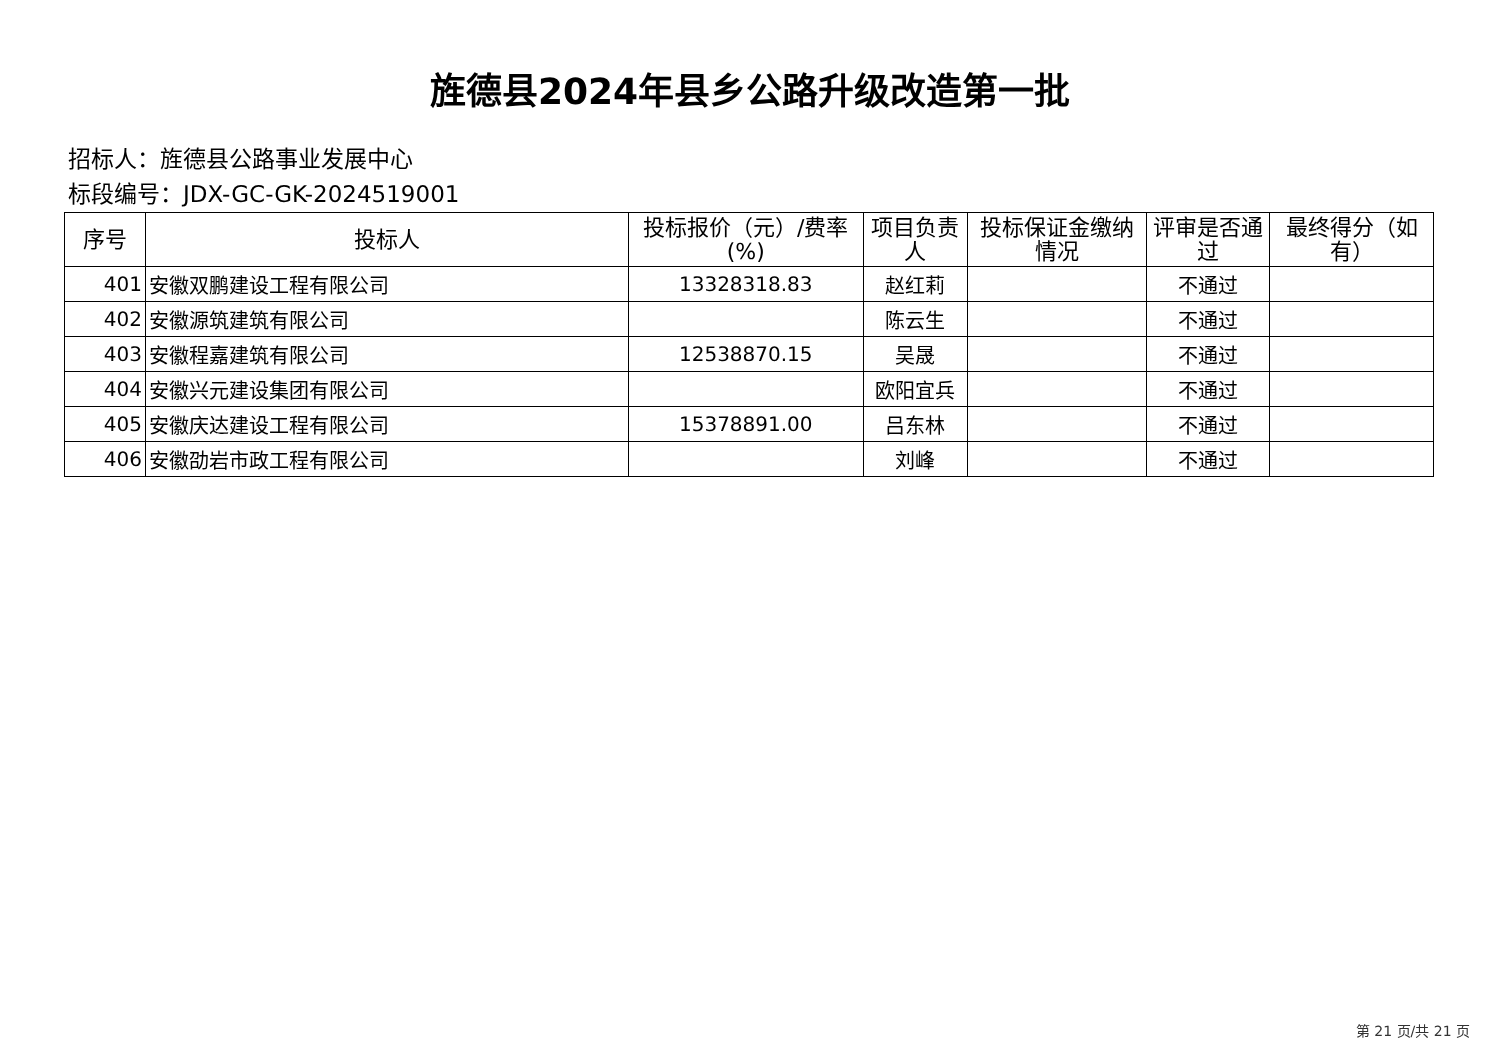旌德县2024年县乡公路升级改造第一批
招标人：旌德县公路事业发展中心
标段编号：JDX-GC-GK-2024519001
| 序号 | 投标人 | 投标报价（元）/费率(%) | 项目负责人 | 投标保证金缴纳情况 | 评审是否通过 | 最终得分（如有） |
| --- | --- | --- | --- | --- | --- | --- |
| 401 | 安徽双鹏建设工程有限公司 | 13328318.83 | 赵红莉 | | 不通过 | |
| 402 | 安徽源筑建筑有限公司 | | 陈云生 | | 不通过 | |
| 403 | 安徽程嘉建筑有限公司 | 12538870.15 | 吴晟 | | 不通过 | |
| 404 | 安徽兴元建设集团有限公司 | | 欧阳宜兵 | | 不通过 | |
| 405 | 安徽庆达建设工程有限公司 | 15378891.00 | 吕东林 | | 不通过 | |
| 406 | 安徽劭岩市政工程有限公司 | | 刘峰 | | 不通过 | |
第 21 页/共 21 页